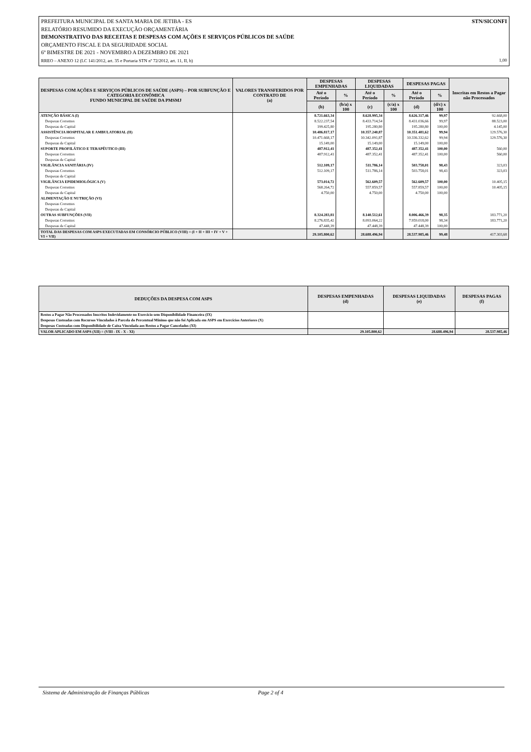STN/SICONFI PREFEITURA MUNICIPAL DE SANTA MARIA DE JETIBA - ES
RELATÓRIO RESUMIDO DA EXECUÇÃO ORÇAMENTÁRIA
DEMONSTRATIVO DAS RECEITAS E DESPESAS COM AÇÕES E SERVIÇOS PÚBLICOS DE SAÚDE
ORÇAMENTO FISCAL E DA SEGURIDADE SOCIAL
6º BIMESTRE DE 2021 - NOVEMBRO A DEZEMBRO DE 2021
RREO – ANEXO 12 (LC 141/2012, art. 35 e Portaria STN nº 72/2012, art. 11, II, b) 1,00
| DESPESAS COM AÇÕES E SERVIÇOS PÚBLICOS DE SAÚDE (ASPS) – POR SUBFUNÇÃO E CATEGORIA ECONÔMICA FUNDO MUNICIPAL DE SAÚDE DA PMSMJ | VALORES TRANSFERIDOS POR CONTRATO DE (a) | DESPESAS EMPENHADAS | | DESPESAS LIQUIDADAS | | DESPESAS PAGAS | | Inscritas em Restos a Pagar não Processados |
| --- | --- | --- | --- | --- | --- | --- | --- | --- |
| | | Até o Período | % | Até o Período | % | Até o Período | % | |
| | | (b) | (b/a) x 100 | (c) | (c/a) x 100 | (d) | (d/c) x 100 | |
| ATENÇÃO BÁSICA (I) | | 8.721.663,34 | | 8.628.995,34 | | 8.626.317,46 | 99,97 | 92.668,00 |
| Despesas Correntes | | 8.522.237,54 | | 8.433.714,54 | | 8.431.036,66 | 99,97 | 88.523,00 |
| Despesas de Capital | | 199.425,80 | | 195.280,80 | | 195.280,80 | 100,00 | 4.145,00 |
| ASSISTÊNCIA HOSPITALAR E AMBULATORIAL (II) | | 10.486.817,17 | | 10.357.240,87 | | 10.351.481,62 | 99,94 | 129.576,30 |
| Despesas Correntes | | 10.471.668,17 | | 10.342.091,87 | | 10.336.332,62 | 99,94 | 129.576,30 |
| Despesas de Capital | | 15.149,00 | | 15.149,00 | | 15.149,00 | 100,00 | |
| SUPORTE PROFILÁTICO E TERAPÊUTICO (III) | | 487.912,41 | | 487.352,41 | | 487.352,41 | 100,00 | 560,00 |
| Despesas Correntes | | 487.912,41 | | 487.352,41 | | 487.352,41 | 100,00 | 560,00 |
| Despesas de Capital | | | | | | | | |
| VIGILÂNCIA SANITÁRIA (IV) | | 512.109,17 | | 511.786,14 | | 503.758,01 | 98,43 | 323,03 |
| Despesas Correntes | | 512.109,17 | | 511.786,14 | | 503.758,01 | 98,43 | 323,03 |
| Despesas de Capital | | | | | | | | |
| VIGILÂNCIA EPIDEMIOLÓGICA (V) | | 573.014,72 | | 562.609,57 | | 562.609,57 | 100,00 | 10.405,15 |
| Despesas Correntes | | 568.264,72 | | 557.859,57 | | 557.859,57 | 100,00 | 10.405,15 |
| Despesas de Capital | | 4.750,00 | | 4.750,00 | | 4.750,00 | 100,00 | |
| ALIMENTAÇÃO E NUTRIÇÃO (VI) | | | | | | | | |
| Despesas Correntes | | | | | | | | |
| Despesas de Capital | | | | | | | | |
| OUTRAS SUBFUNÇÕES (VII) | | 8.324.283,81 | | 8.140.512,61 | | 8.006.466,39 | 98,35 | 183.771,20 |
| Despesas Correntes | | 8.276.835,42 | | 8.093.064,22 | | 7.959.018,00 | 98,34 | 183.771,20 |
| Despesas de Capital | | 47.448,39 | | 47.448,39 | | 47.448,39 | 100,00 | |
| TOTAL DAS DESPESAS COM ASPS EXECUTADAS EM CONSÓRCIO PÚBLICO (VIII) = (I + II + III + IV + V + VI + VII) | | 29.105.800,62 | | 28.688.496,94 | | 28.537.985,46 | 99,48 | 417.303,68 |
| DEDUÇÕES DA DESPESA COM ASPS | DESPESAS EMPENHADAS (d) | DESPESAS LIQUIDADAS (e) | DESPESAS PAGAS (f) |
| --- | --- | --- | --- |
| Restos a Pagar Não Processados Inscritos Indevidamente no Exercício sem Disponibilidade Financeira (IX) | | | |
| Despesas Custeadas com Recursos Vinculados à Parcela do Percentual Mínimo que não foi Aplicada em ASPS em Exercícios Anteriores (X) | | | |
| Despesas Custeadas com Disponibilidade de Caixa Vinculada aos Restos a Pagar Cancelados (XI) | | | |
| VALOR APLICADO EM ASPS (XII) = (VIII - IX - X - XI) | 29.105.800,62 | 28.688.496,94 | 28.537.985,46 |
Sistema de Administração de Finanças Públicas Page 2 of 4